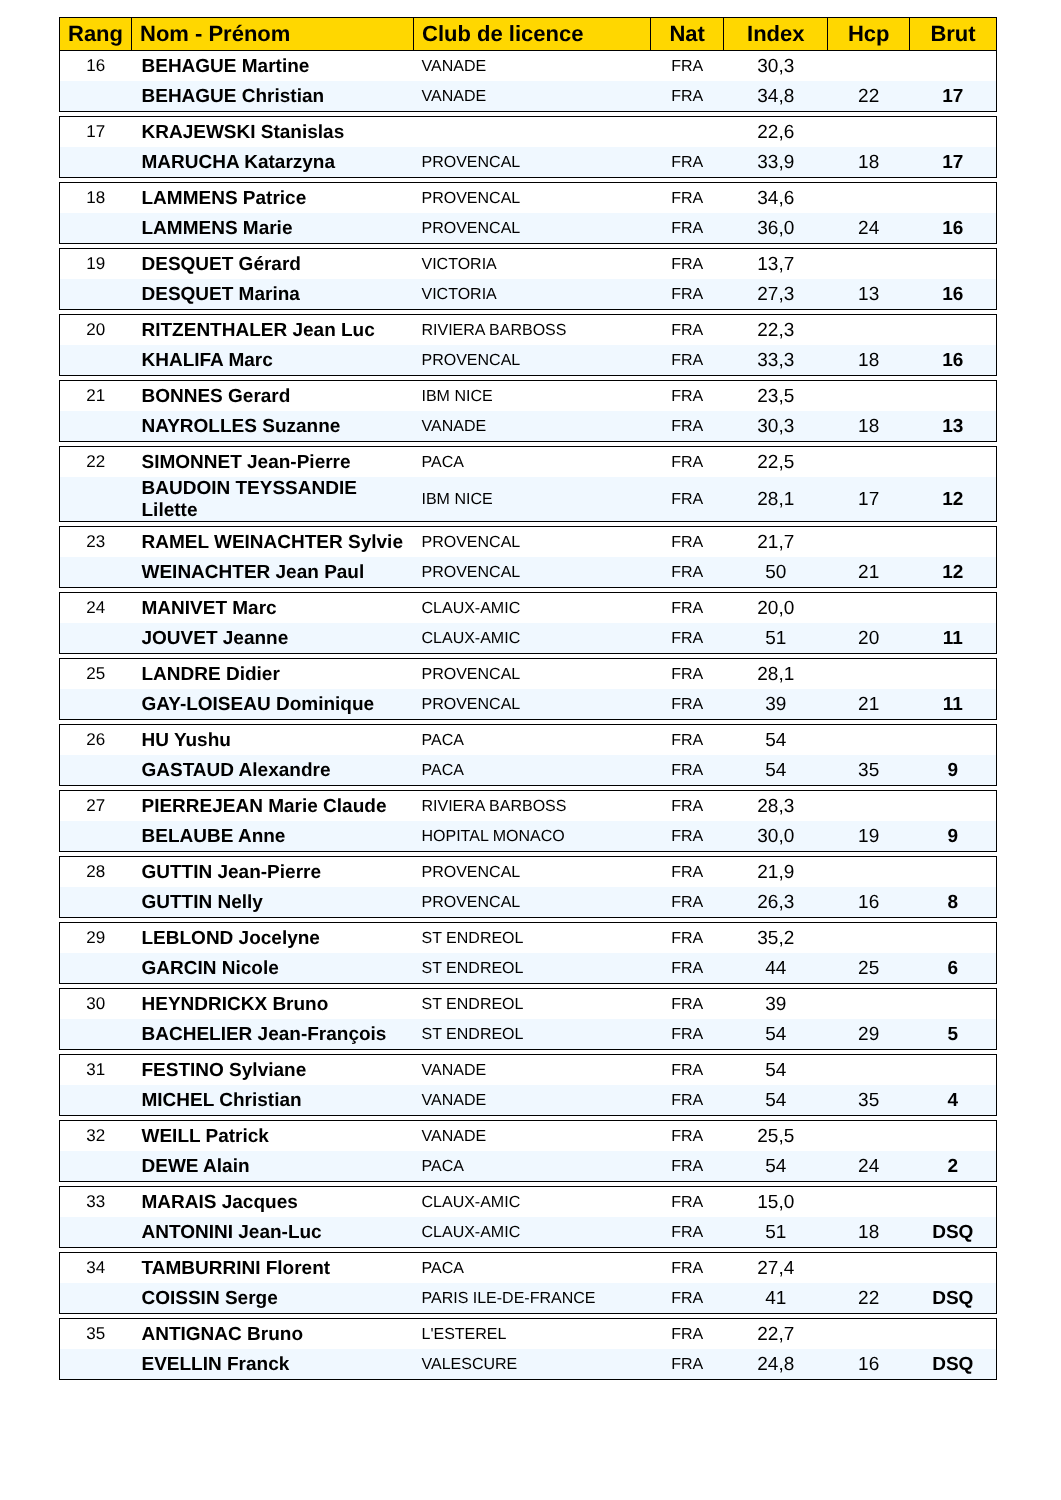| Rang | Nom - Prénom | Club de licence | Nat | Index | Hcp | Brut |
| --- | --- | --- | --- | --- | --- | --- |
| 16 | BEHAGUE Martine | VANADE | FRA | 30,3 | | |
| | BEHAGUE Christian | VANADE | FRA | 34,8 | 22 | 17 |
| 17 | KRAJEWSKI Stanislas | | | 22,6 | | |
| | MARUCHA Katarzyna | PROVENCAL | FRA | 33,9 | 18 | 17 |
| 18 | LAMMENS Patrice | PROVENCAL | FRA | 34,6 | | |
| | LAMMENS Marie | PROVENCAL | FRA | 36,0 | 24 | 16 |
| 19 | DESQUET Gérard | VICTORIA | FRA | 13,7 | | |
| | DESQUET Marina | VICTORIA | FRA | 27,3 | 13 | 16 |
| 20 | RITZENTHALER Jean Luc | RIVIERA BARBOSS | FRA | 22,3 | | |
| | KHALIFA Marc | PROVENCAL | FRA | 33,3 | 18 | 16 |
| 21 | BONNES Gerard | IBM NICE | FRA | 23,5 | | |
| | NAYROLLES Suzanne | VANADE | FRA | 30,3 | 18 | 13 |
| 22 | SIMONNET Jean-Pierre | PACA | FRA | 22,5 | | |
| | BAUDOIN TEYSSANDIE Lilette | IBM NICE | FRA | 28,1 | 17 | 12 |
| 23 | RAMEL WEINACHTER Sylvie | PROVENCAL | FRA | 21,7 | | |
| | WEINACHTER Jean Paul | PROVENCAL | FRA | 50 | 21 | 12 |
| 24 | MANIVET Marc | CLAUX-AMIC | FRA | 20,0 | | |
| | JOUVET Jeanne | CLAUX-AMIC | FRA | 51 | 20 | 11 |
| 25 | LANDRE Didier | PROVENCAL | FRA | 28,1 | | |
| | GAY-LOISEAU Dominique | PROVENCAL | FRA | 39 | 21 | 11 |
| 26 | HU Yushu | PACA | FRA | 54 | | |
| | GASTAUD Alexandre | PACA | FRA | 54 | 35 | 9 |
| 27 | PIERREJEAN Marie Claude | RIVIERA BARBOSS | FRA | 28,3 | | |
| | BELAUBE Anne | HOPITAL MONACO | FRA | 30,0 | 19 | 9 |
| 28 | GUTTIN Jean-Pierre | PROVENCAL | FRA | 21,9 | | |
| | GUTTIN Nelly | PROVENCAL | FRA | 26,3 | 16 | 8 |
| 29 | LEBLOND Jocelyne | ST ENDREOL | FRA | 35,2 | | |
| | GARCIN Nicole | ST ENDREOL | FRA | 44 | 25 | 6 |
| 30 | HEYNDRICKX Bruno | ST ENDREOL | FRA | 39 | | |
| | BACHELIER Jean-François | ST ENDREOL | FRA | 54 | 29 | 5 |
| 31 | FESTINO Sylviane | VANADE | FRA | 54 | | |
| | MICHEL Christian | VANADE | FRA | 54 | 35 | 4 |
| 32 | WEILL Patrick | VANADE | FRA | 25,5 | | |
| | DEWE Alain | PACA | FRA | 54 | 24 | 2 |
| 33 | MARAIS Jacques | CLAUX-AMIC | FRA | 15,0 | | |
| | ANTONINI Jean-Luc | CLAUX-AMIC | FRA | 51 | 18 | DSQ |
| 34 | TAMBURRINI Florent | PACA | FRA | 27,4 | | |
| | COISSIN Serge | PARIS ILE-DE-FRANCE | FRA | 41 | 22 | DSQ |
| 35 | ANTIGNAC Bruno | L'ESTEREL | FRA | 22,7 | | |
| | EVELLIN Franck | VALESCURE | FRA | 24,8 | 16 | DSQ |